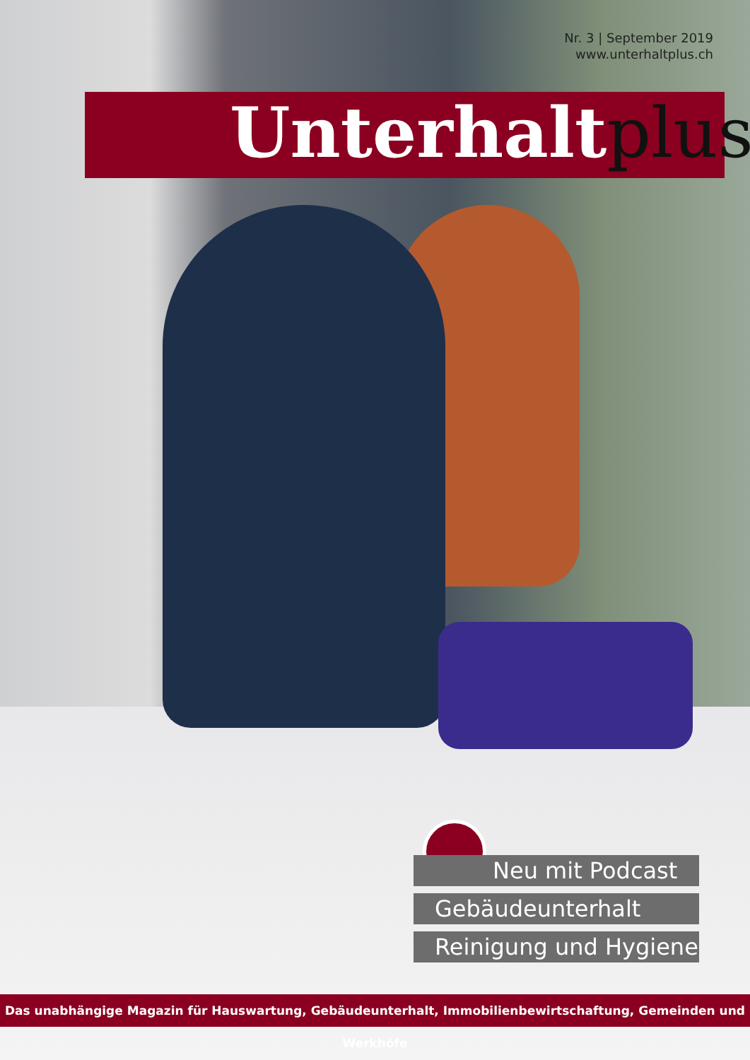Nr. 3 | September 2019
www.unterhaltplus.ch
Unterhaltplus
Neu mit Podcast
Gebäudeunterhalt
Reinigung und Hygiene
Das unabhängige Magazin für Hauswartung, Gebäudeunterhalt, Immobilienbewirtschaftung, Gemeinden und Werkhöfe